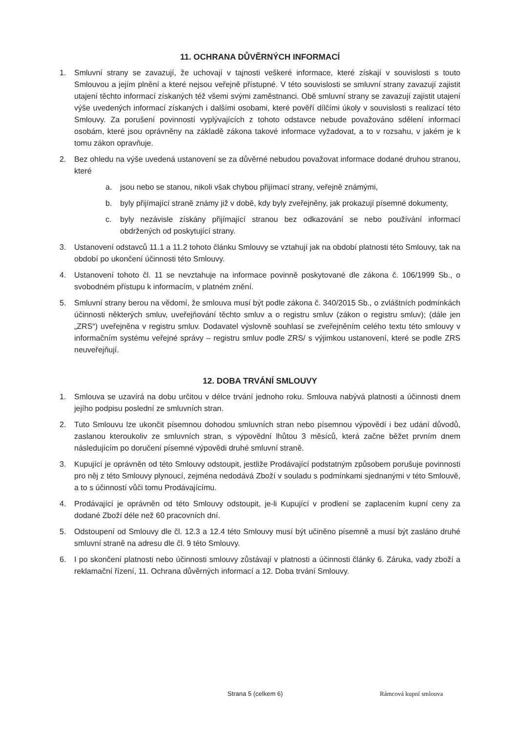11. OCHRANA DŮVĚRNÝCH INFORMACÍ
1. Smluvní strany se zavazují, že uchovají v tajnosti veškeré informace, které získají v souvislosti s touto Smlouvou a jejím plnění a které nejsou veřejně přístupné. V této souvislosti se smluvní strany zavazují zajistit utajení těchto informací získaných též všemi svými zaměstnanci. Obě smluvní strany se zavazují zajistit utajení výše uvedených informací získaných i dalšími osobami, které pověří dílčími úkoly v souvislosti s realizací této Smlouvy. Za porušení povinností vyplývajících z tohoto odstavce nebude považováno sdělení informací osobám, které jsou oprávněny na základě zákona takové informace vyžadovat, a to v rozsahu, v jakém je k tomu zákon opravňuje.
2. Bez ohledu na výše uvedená ustanovení se za důvěrné nebudou považovat informace dodané druhou stranou, které
a. jsou nebo se stanou, nikoli však chybou přijímací strany, veřejně známými,
b. byly přijímající straně známy již v době, kdy byly zveřejněny, jak prokazují písemné dokumenty,
c. byly nezávisle získány přijímající stranou bez odkazování se nebo používání informací obdržených od poskytující strany.
3. Ustanovení odstavců 11.1 a 11.2 tohoto článku Smlouvy se vztahují jak na období platnosti této Smlouvy, tak na období po ukončení účinnosti této Smlouvy.
4. Ustanovení tohoto čl. 11 se nevztahuje na informace povinně poskytované dle zákona č. 106/1999 Sb., o svobodném přístupu k informacím, v platném znění.
5. Smluvní strany berou na vědomí, že smlouva musí být podle zákona č. 340/2015 Sb., o zvláštních podmínkách účinnosti některých smluv, uveřejňování těchto smluv a o registru smluv (zákon o registru smluv); (dále jen „ZRS“) uveřejněna v registru smluv. Dodavatel výslovně souhlasí se zveřejněním celého textu této smlouvy v informačním systému veřejné správy – registru smluv podle ZRS/ s výjimkou ustanovení, které se podle ZRS neuveřejňují.
12. DOBA TRVÁNÍ SMLOUVY
1. Smlouva se uzavírá na dobu určitou v délce trvání jednoho roku. Smlouva nabývá platnosti a účinnosti dnem jejího podpisu poslední ze smluvních stran.
2. Tuto Smlouvu lze ukončit písemnou dohodou smluvních stran nebo písemnou výpovědí i bez udání důvodů, zaslanou kteroukoliv ze smluvních stran, s výpovědní lhůtou 3 měsíců, která začne běžet prvním dnem následujícím po doručení písemné výpovědi druhé smluvní straně.
3. Kupující je oprávněn od této Smlouvy odstoupit, jestliže Prodávající podstatným způsobem porušuje povinnosti pro něj z této Smlouvy plynoucí, zejména nedodává Zboží v souladu s podmínkami sjednanými v této Smlouvě, a to s účinností vůči tomu Prodávajícímu.
4. Prodávající je oprávněn od této Smlouvy odstoupit, je-li Kupující v prodlení se zaplacením kupní ceny za dodané Zboží déle než 60 pracovních dní.
5. Odstoupení od Smlouvy dle čl. 12.3 a 12.4 této Smlouvy musí být učiněno písemně a musí být zasláno druhé smluvní straně na adresu dle čl. 9 této Smlouvy.
6. I po skončení platnosti nebo účinnosti smlouvy zůstávají v platnosti a účinnosti články 6. Záruka, vady zboží a reklamační řízení, 11. Ochrana důvěrných informací a 12. Doba trvání Smlouvy.
Strana 5 (celkem 6) Rámcová kupní smlouva